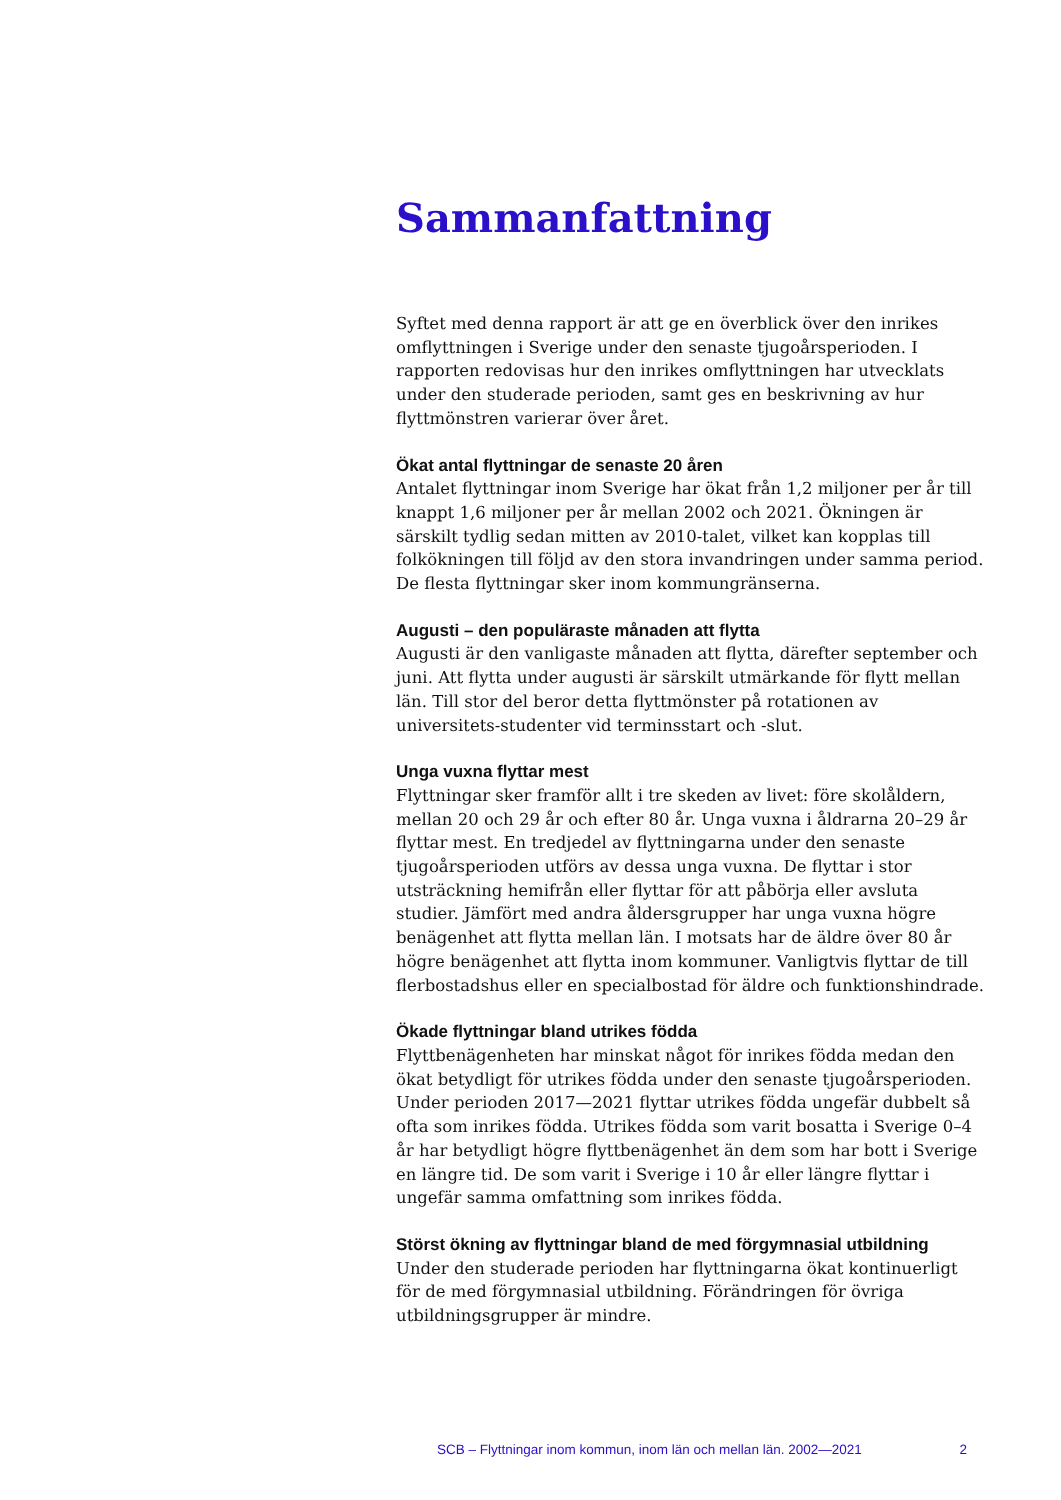Sammanfattning
Syftet med denna rapport är att ge en överblick över den inrikes omflyttningen i Sverige under den senaste tjugoårsperioden. I rapporten redovisas hur den inrikes omflyttningen har utvecklats under den studerade perioden, samt ges en beskrivning av hur flyttmönstren varierar över året.
Ökat antal flyttningar de senaste 20 åren
Antalet flyttningar inom Sverige har ökat från 1,2 miljoner per år till knappt 1,6 miljoner per år mellan 2002 och 2021. Ökningen är särskilt tydlig sedan mitten av 2010-talet, vilket kan kopplas till folkökningen till följd av den stora invandringen under samma period. De flesta flyttningar sker inom kommungränserna.
Augusti – den populäraste månaden att flytta
Augusti är den vanligaste månaden att flytta, därefter september och juni. Att flytta under augusti är särskilt utmärkande för flytt mellan län. Till stor del beror detta flyttmönster på rotationen av universitets-studenter vid terminsstart och -slut.
Unga vuxna flyttar mest
Flyttningar sker framför allt i tre skeden av livet: före skolåldern, mellan 20 och 29 år och efter 80 år. Unga vuxna i åldrarna 20–29 år flyttar mest. En tredjedel av flyttningarna under den senaste tjugoårsperioden utförs av dessa unga vuxna. De flyttar i stor utsträckning hemifrån eller flyttar för att påbörja eller avsluta studier. Jämfört med andra åldersgrupper har unga vuxna högre benägenhet att flytta mellan län. I motsats har de äldre över 80 år högre benägenhet att flytta inom kommuner. Vanligtvis flyttar de till flerbostadshus eller en specialbostad för äldre och funktionshindrade.
Ökade flyttningar bland utrikes födda
Flyttbenägenheten har minskat något för inrikes födda medan den ökat betydligt för utrikes födda under den senaste tjugoårsperioden. Under perioden 2017—2021 flyttar utrikes födda ungefär dubbelt så ofta som inrikes födda. Utrikes födda som varit bosatta i Sverige 0–4 år har betydligt högre flyttbenägenhet än dem som har bott i Sverige en längre tid. De som varit i Sverige i 10 år eller längre flyttar i ungefär samma omfattning som inrikes födda.
Störst ökning av flyttningar bland de med förgymnasial utbildning
Under den studerade perioden har flyttningarna ökat kontinuerligt för de med förgymnasial utbildning. Förändringen för övriga utbildningsgrupper är mindre.
SCB – Flyttningar inom kommun, inom län och mellan län. 2002—2021 2